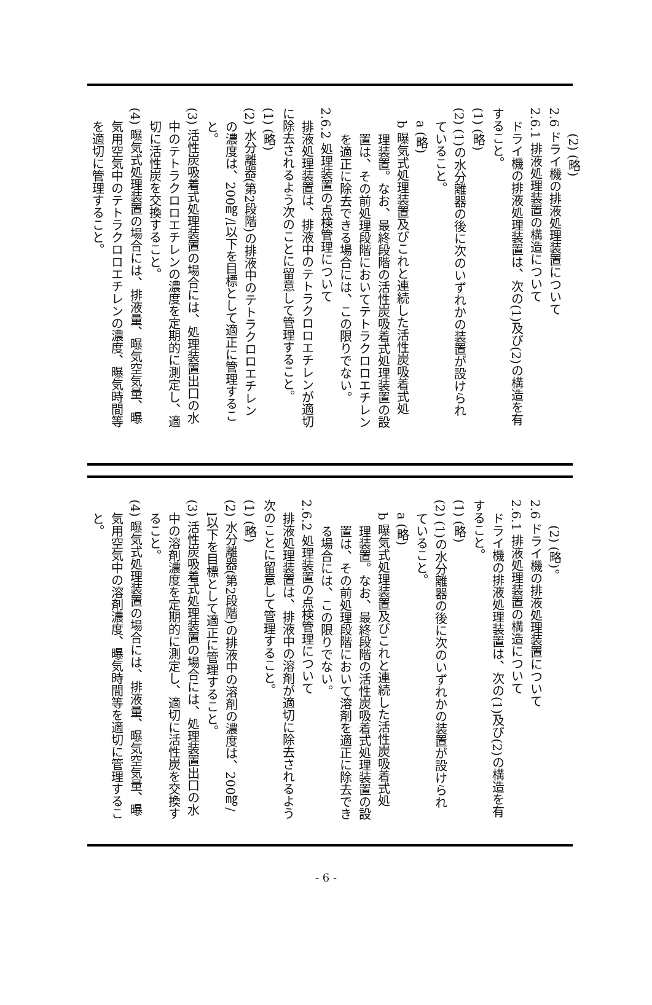(2) (略)
2.6 ドライ機の排液処理装置について
2.6.1 排液処理装置の構造について
ドライ機の排液処理装置は、次の(1)及び(2)の構造を有
すること。
(1) (略)
(2) (1)の水分離器の後に次のいずれかの装置が設けられ
ていること。
a (略)
b 曝気式処理装置及びこれと連続した活性炭吸着式処
理装置。なお、最終段階の活性炭吸着式処理装置の設
置は、その前処理段階においてテトラクロロエチレン
を適正に除去できる場合には、この限りでない。
2.6.2 処理装置の点検管理について
排液処理装置は、排液中のテトラクロロエチレンが適切
に除去されるよう次のことに留意して管理すること。
(1) (略)
(2) 水分離器(第2段階)の排液中のテトラクロロエチレン
の濃度は、200㎎/l以下を目標として適正に管理するこ
と。
(3) 活性炭吸着式処理装置の場合には、処理装置出口の水
中のテトラクロロエチレンの濃度を定期的に測定し、適
切に活性炭を交換すること。
(4) 曝気式処理装置の場合には、排液量、曝気空気量、曝
気用空気中のテトラクロロエチレンの濃度、曝気時間等
を適切に管理すること。
(2) (略)。
2.6 ドライ機の排液処理装置について
2.6.1 排液処理装置の構造について
ドライ機の排液処理装置は、次の(1)及び(2)の構造を有
すること。
(1) (略)
(2) (1)の水分離器の後に次のいずれかの装置が設けられ
ていること。
a (略)
b 曝気式処理装置及びこれと連続した活性炭吸着式処
理装置。なお、最終段階の活性炭吸着式処理装置の設
置は、その前処理段階において溶剤を適正に除去でき
る場合には、この限りでない。
2.6.2 処理装置の点検管理について
排液処理装置は、排液中の溶剤が適切に除去されるよう
次のことに留意して管理すること。
(1) (略)
(2) 水分離器(第2段階)の排液中の溶剤の濃度は、200㎎/
l以下を目標として適正に管理すること。
(3) 活性炭吸着式処理装置の場合には、処理装置出口の水
中の溶剤濃度を定期的に測定し、適切に活性炭を交換す
ること。
(4) 曝気式処理装置の場合には、排液量、曝気空気量、曝
気用空気中の溶剤濃度、曝気時間等を適切に管理するこ
と。
- 6 -